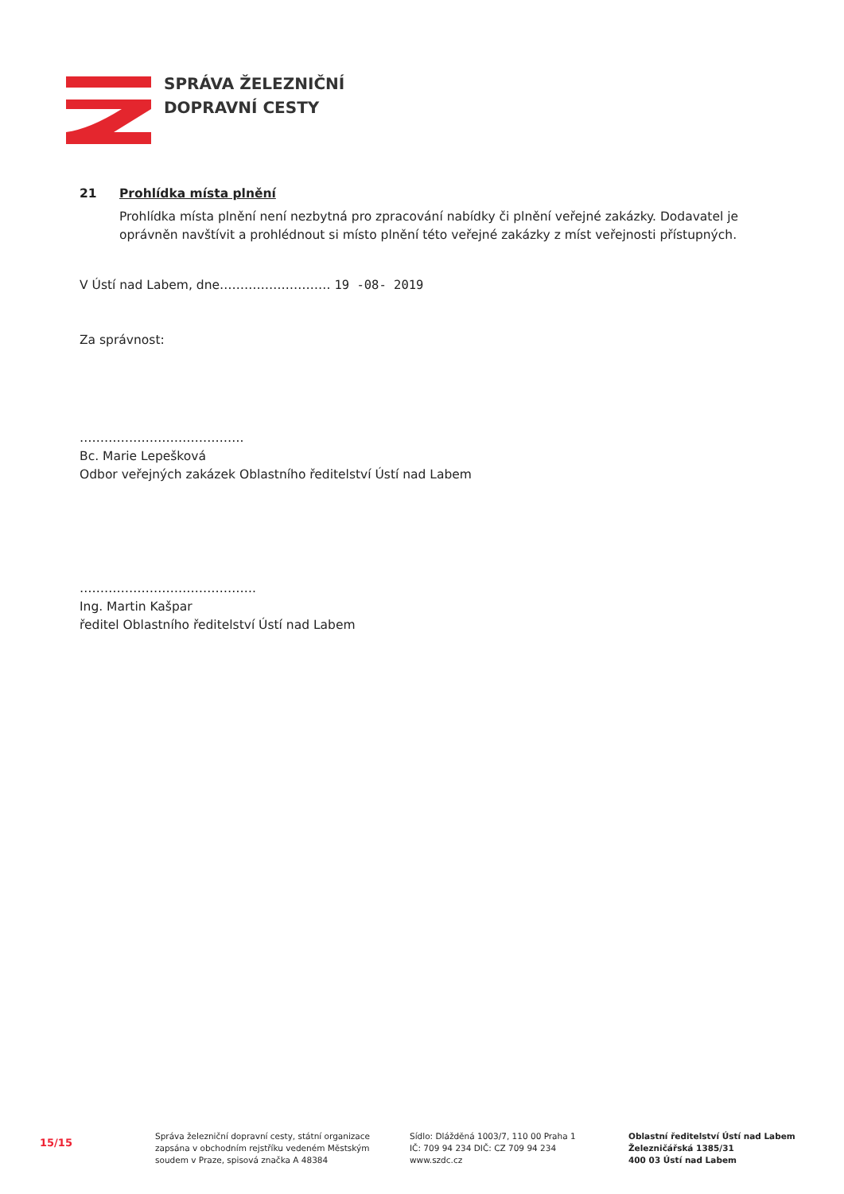SPRÁVA ŽELEZNIČNÍ
DOPRAVNÍ CESTY
21 Prohlídka místa plnění
Prohlídka místa plnění není nezbytná pro zpracování nabídky či plnění veřejné zakázky. Dodavatel je oprávněn navštívit a prohlédnout si místo plnění této veřejné zakázky z míst veřejnosti přístupných.
V Ústí nad Labem, dne……………………… 19 -08- 2019
Za správnost:
………………………………….
Bc. Marie Lepešková
Odbor veřejných zakázek Oblastního ředitelství Ústí nad Labem
…………………………………….
Ing. Martin Kašpar
ředitel Oblastního ředitelství Ústí nad Labem
15/15
Správa železniční dopravní cesty, státní organizace
zapsána v obchodním rejstříku vedeném Městským
soudem v Praze, spisová značka A 48384
Sídlo: Dlážděná 1003/7, 110 00 Praha 1
IČ: 709 94 234 DIČ: CZ 709 94 234
www.szdc.cz
Oblastní ředitelství Ústí nad Labem
Železničářská 1385/31
400 03 Ústí nad Labem